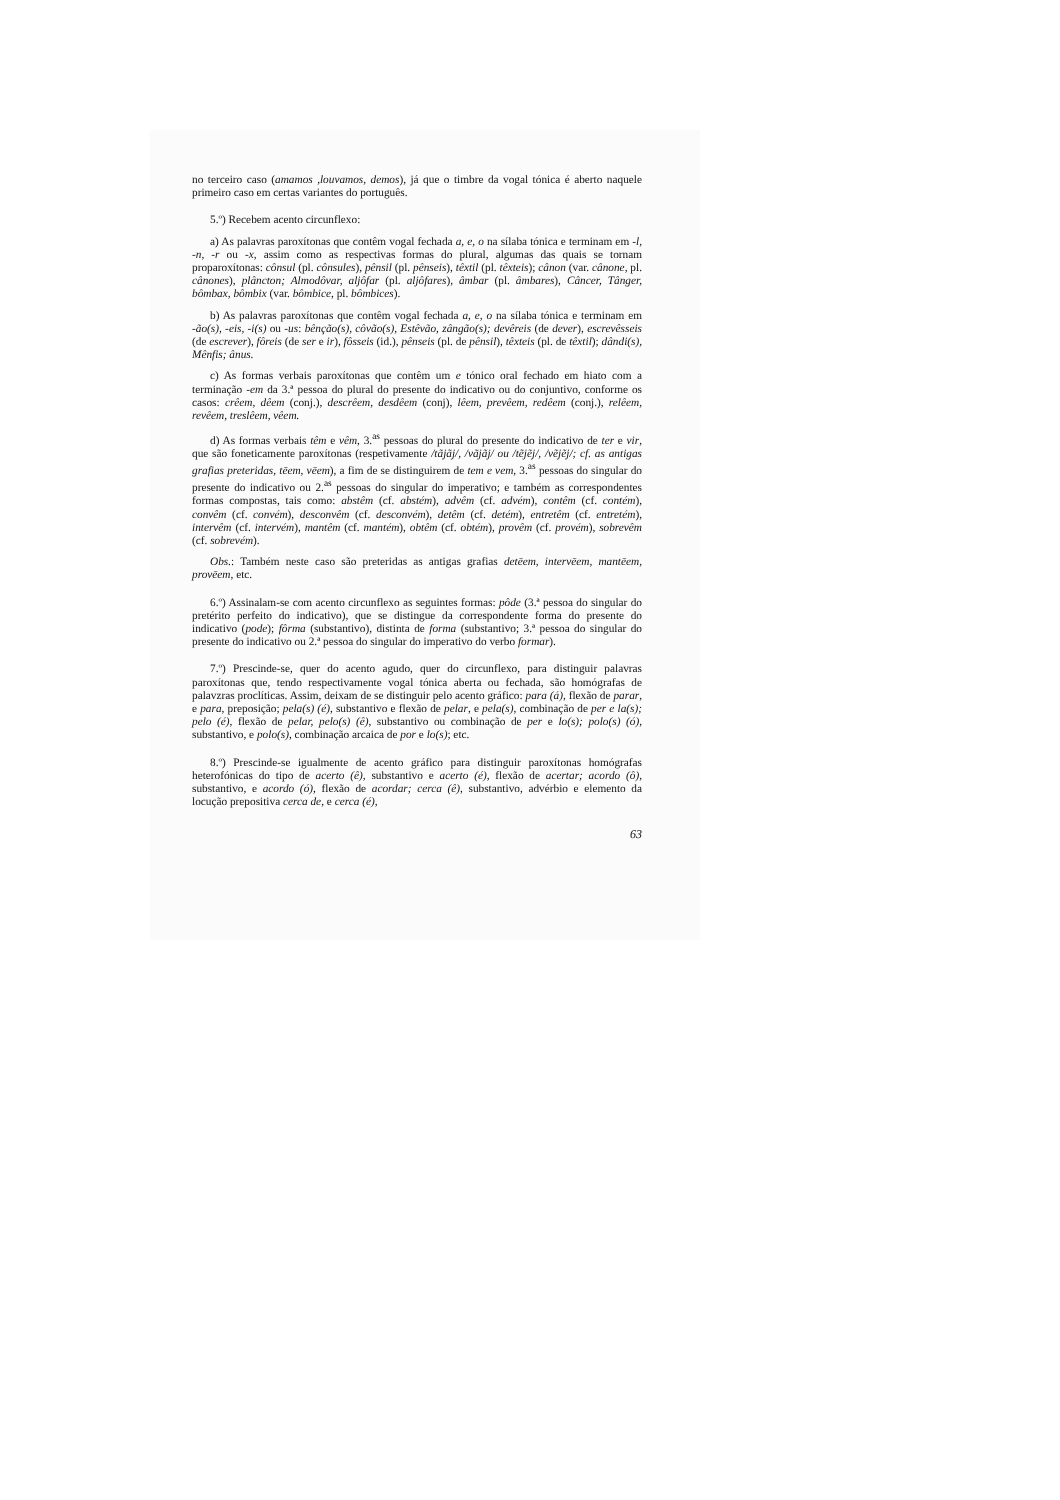no terceiro caso (amamos ,louvamos, demos), já que o timbre da vogal tónica é aberto naquele primeiro caso em certas variantes do português.
5.º) Recebem acento circunflexo:
a) As palavras paroxítonas que contêm vogal fechada a, e, o na sílaba tónica e terminam em -l, -n, -r ou -x, assim como as respectivas formas do plural, algumas das quais se tornam proparoxítonas: cônsul (pl. cônsules), pênsil (pl. pênseis), têxtil (pl. têxteis); cânon (var. cânone, pl. cânones), plâncton; Almodôvar, aljôfar (pl. aljôfares), âmbar (pl. âmbares), Câncer, Tânger, bômbax, bômbix (var. bômbice, pl. bômbices).
b) As palavras paroxítonas que contêm vogal fechada a, e, o na sílaba tónica e terminam em -ão(s), -eis, -i(s) ou -us: bênção(s), côvão(s), Estêvão, zângão(s); devêreis (de dever), escrevêsseis (de escrever), fôreis (de ser e ir), fôsseis (id.), pênseis (pl. de pênsil), têxteis (pl. de têxtil); dândi(s), Mênfis; ânus.
c) As formas verbais paroxítonas que contêm um e tónico oral fechado em hiato com a terminação -em da 3.ª pessoa do plural do presente do indicativo ou do conjuntivo, conforme os casos: crêem, dêem (conj.), descrêem, desdêem (conj), lêem, prevêem, redêem (conj.), relêem, revêem, treslêem, vêem.
d) As formas verbais têm e vêm, 3.<sup>as</sup> pessoas do plural do presente do indicativo de ter e vir, que são foneticamente paroxítonas (respetivamente /tãjãj/, /vãjãj/ ou /tẽjẽj/, /vẽjẽj/; cf. as antigas grafias preteridas, tēem, vēem), a fim de se distinguirem de tem e vem, 3.<sup>as</sup> pessoas do singular do presente do indicativo ou 2.<sup>as</sup> pessoas do singular do imperativo; e também as correspondentes formas compostas, tais como: abstêm (cf. abstém), advêm (cf. advém), contêm (cf. contém), convêm (cf. convém), desconvêm (cf. desconvém), detêm (cf. detém), entretêm (cf. entretém), intervêm (cf. intervém), mantêm (cf. mantém), obtêm (cf. obtém), provêm (cf. provém), sobrevêm (cf. sobrevém).
Obs.: Também neste caso são preteridas as antigas grafias detēem, intervēem, mantēem, provēem, etc.
6.º) Assinalam-se com acento circunflexo as seguintes formas: pôde (3.ª pessoa do singular do pretérito perfeito do indicativo), que se distingue da correspondente forma do presente do indicativo (pode); fôrma (substantivo), distinta de forma (substantivo; 3.ª pessoa do singular do presente do indicativo ou 2.ª pessoa do singular do imperativo do verbo formar).
7.º) Prescinde-se, quer do acento agudo, quer do circunflexo, para distinguir palavras paroxítonas que, tendo respectivamente vogal tónica aberta ou fechada, são homógrafas de palavzras proclíticas. Assim, deixam de se distinguir pelo acento gráfico: para (á), flexão de parar, e para, preposição; pela(s) (é), substantivo e flexão de pelar, e pela(s), combinação de per e la(s); pelo (é), flexão de pelar, pelo(s) (ê), substantivo ou combinação de per e lo(s); polo(s) (ó), substantivo, e polo(s), combinação arcaica de por e lo(s); etc.
8.º) Prescinde-se igualmente de acento gráfico para distinguir paroxítonas homógrafas heterofónicas do tipo de acerto (ê), substantivo e acerto (é), flexão de acertar; acordo (ô), substantivo, e acordo (ó), flexão de acordar; cerca (ê), substantivo, advérbio e elemento da locução prepositiva cerca de, e cerca (é),
63